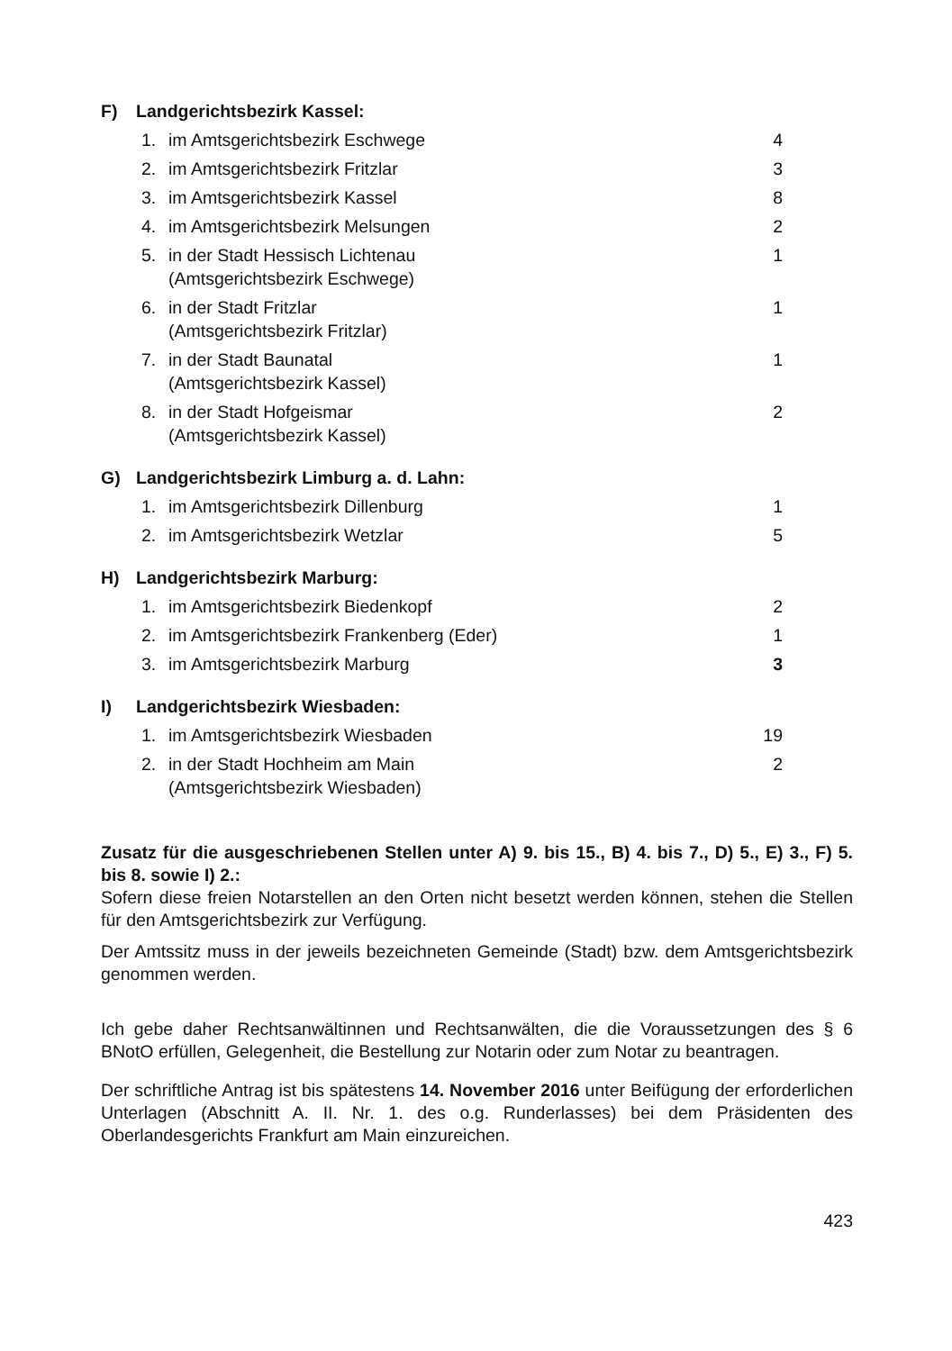F) Landgerichtsbezirk Kassel:
| 1. | im Amtsgerichtsbezirk Eschwege | 4 |
| 2. | im Amtsgerichtsbezirk Fritzlar | 3 |
| 3. | im Amtsgerichtsbezirk Kassel | 8 |
| 4. | im Amtsgerichtsbezirk Melsungen | 2 |
| 5. | in der Stadt Hessisch Lichtenau (Amtsgerichtsbezirk Eschwege) | 1 |
| 6. | in der Stadt Fritzlar (Amtsgerichtsbezirk Fritzlar) | 1 |
| 7. | in der Stadt Baunatal (Amtsgerichtsbezirk Kassel) | 1 |
| 8. | in der Stadt Hofgeismar (Amtsgerichtsbezirk Kassel) | 2 |
G) Landgerichtsbezirk Limburg a. d. Lahn:
| 1. | im Amtsgerichtsbezirk Dillenburg | 1 |
| 2. | im Amtsgerichtsbezirk Wetzlar | 5 |
H) Landgerichtsbezirk Marburg:
| 1. | im Amtsgerichtsbezirk Biedenkopf | 2 |
| 2. | im Amtsgerichtsbezirk Frankenberg (Eder) | 1 |
| 3. | im Amtsgerichtsbezirk Marburg | 3 |
I) Landgerichtsbezirk Wiesbaden:
| 1. | im Amtsgerichtsbezirk Wiesbaden | 19 |
| 2. | in der Stadt Hochheim am Main (Amtsgerichtsbezirk Wiesbaden) | 2 |
Zusatz für die ausgeschriebenen Stellen unter A) 9. bis 15., B) 4. bis 7., D) 5., E) 3., F) 5. bis 8. sowie I) 2.:
Sofern diese freien Notarstellen an den Orten nicht besetzt werden können, stehen die Stellen für den Amtsgerichtsbezirk zur Verfügung.
Der Amtssitz muss in der jeweils bezeichneten Gemeinde (Stadt) bzw. dem Amtsgerichtsbezirk genommen werden.
Ich gebe daher Rechtsanwältinnen und Rechtsanwälten, die die Voraussetzungen des § 6 BNotO erfüllen, Gelegenheit, die Bestellung zur Notarin oder zum Notar zu beantragen.
Der schriftliche Antrag ist bis spätestens 14. November 2016 unter Beifügung der erforderlichen Unterlagen (Abschnitt A. II. Nr. 1. des o.g. Runderlasses) bei dem Präsidenten des Oberlandesgerichts Frankfurt am Main einzureichen.
423